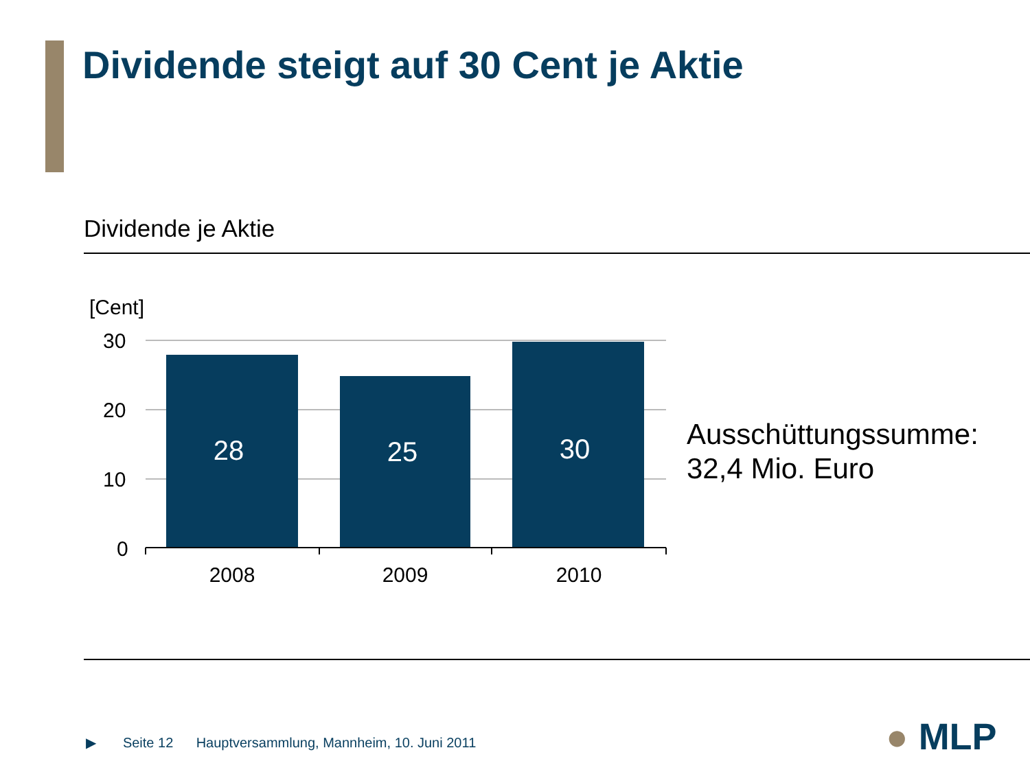Dividende steigt auf 30 Cent je Aktie
Dividende je Aktie
[Cent]
30
20
10
0
28
25
30
2008
2009
2010
Ausschüttungssumme:
32,4 Mio. Euro
▶ Seite 12 Hauptversammlung, Mannheim, 10. Juni 2011
● MLP